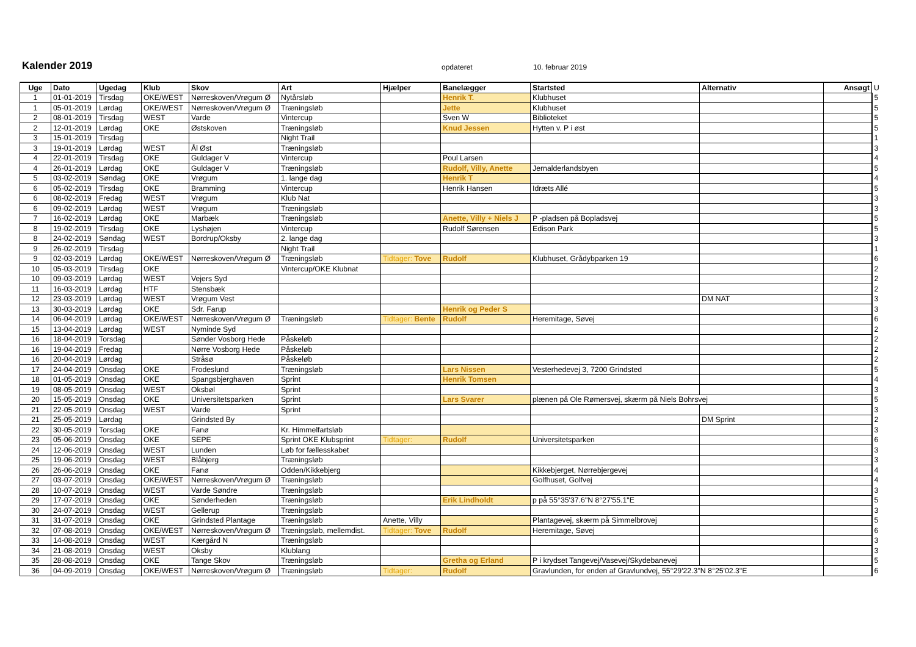Kalender 2019 opdateret 10. februar 2019
| Uge | Dato | Ugedag | Klub | Skov | Art | Hjælper | Banelægger | Startsted | Alternativ | Ansøgt | U |
| --- | --- | --- | --- | --- | --- | --- | --- | --- | --- | --- | --- |
| 1 | 01-01-2019 | Tirsdag | OKE/WEST | Nørreskoven/Vrøgum Ø | Nytårsløb | | Henrik T. | Klubhuset | | | 5 |
| 1 | 05-01-2019 | Lørdag | OKE/WEST | Nørreskoven/Vrøgum Ø | Træningsløb | | Jette | Klubhuset | | | 5 |
| 2 | 08-01-2019 | Tirsdag | WEST | Varde | Vintercup | | Sven W | Biblioteket | | | 5 |
| 2 | 12-01-2019 | Lørdag | OKE | Østskoven | Træningsløb | | Knud Jessen | Hytten v. P i øst | | | 5 |
| 3 | 15-01-2019 | Tirsdag | | | Night Trail | | | | | | 1 |
| 3 | 19-01-2019 | Lørdag | WEST | Ål Øst | Træningsløb | | | | | | 3 |
| 4 | 22-01-2019 | Tirsdag | OKE | Guldager V | Vintercup | | Poul Larsen | | | | 4 |
| 4 | 26-01-2019 | Lørdag | OKE | Guldager V | Træningsløb | | Rudolf, Villy, Anette | Jernalderlandsbyen | | | 5 |
| 5 | 03-02-2019 | Søndag | OKE | Vrøgum | 1. lange dag | | Henrik T | | | | 4 |
| 6 | 05-02-2019 | Tirsdag | OKE | Bramming | Vintercup | | Henrik Hansen | Idræts Allé | | | 5 |
| 6 | 08-02-2019 | Fredag | WEST | Vrøgum | Klub Nat | | | | | | 3 |
| 6 | 09-02-2019 | Lørdag | WEST | Vrøgum | Træningsløb | | | | | | 3 |
| 7 | 16-02-2019 | Lørdag | OKE | Marbæk | Træningsløb | | Anette, Villy + Niels J | P -pladsen på Bopladsvej | | | 5 |
| 8 | 19-02-2019 | Tirsdag | OKE | Lyshøjen | Vintercup | | Rudolf Sørensen | Edison Park | | | 5 |
| 8 | 24-02-2019 | Søndag | WEST | Bordrup/Oksby | 2. lange dag | | | | | | 3 |
| 9 | 26-02-2019 | Tirsdag | | | Night Trail | | | | | | 1 |
| 9 | 02-03-2019 | Lørdag | OKE/WEST | Nørreskoven/Vrøgum Ø | Træningsløb | Tidtager: Tove | Rudolf | Klubhuset, Grådybparken 19 | | | 6 |
| 10 | 05-03-2019 | Tirsdag | OKE | | Vintercup/OKE Klubnat | | | | | | 2 |
| 10 | 09-03-2019 | Lørdag | WEST | Vejers Syd | | | | | | | 2 |
| 11 | 16-03-2019 | Lørdag | HTF | Stensbæk | | | | | | | 2 |
| 12 | 23-03-2019 | Lørdag | WEST | Vrøgum Vest | | | | | DM NAT | | 3 |
| 13 | 30-03-2019 | Lørdag | OKE | Sdr. Farup | | | Henrik og Peder S | | | | 3 |
| 14 | 06-04-2019 | Lørdag | OKE/WEST | Nørreskoven/Vrøgum Ø | Træningsløb | Tidtager: Bente | Rudolf | Heremitage, Søvej | | | 6 |
| 15 | 13-04-2019 | Lørdag | WEST | Nyminde Syd | | | | | | | 2 |
| 16 | 18-04-2019 | Torsdag | | Sønder Vosborg Hede | Påskeløb | | | | | | 2 |
| 16 | 19-04-2019 | Fredag | | Nørre Vosborg Hede | Påskeløb | | | | | | 2 |
| 16 | 20-04-2019 | Lørdag | | Stråsø | Påskeløb | | | | | | 2 |
| 17 | 24-04-2019 | Onsdag | OKE | Frodeslund | Træningsløb | | Lars Nissen | Vesterhedevej 3, 7200 Grindsted | | | 5 |
| 18 | 01-05-2019 | Onsdag | OKE | Spangsbjerghaven | Sprint | | Henrik Tomsen | | | | 4 |
| 19 | 08-05-2019 | Onsdag | WEST | Oksbøl | Sprint | | | | | | 3 |
| 20 | 15-05-2019 | Onsdag | OKE | Universitetsparken | Sprint | | Lars Svarer | plænen på Ole Rømersvej, skærm på Niels Bohrsvej | | | 5 |
| 21 | 22-05-2019 | Onsdag | WEST | Varde | Sprint | | | | | | 3 |
| 21 | 25-05-2019 | Lørdag | | Grindsted By | | | | | DM Sprint | | 2 |
| 22 | 30-05-2019 | Torsdag | OKE | Fanø | Kr. Himmelfartsløb | | | | | | 3 |
| 23 | 05-06-2019 | Onsdag | OKE | SEPE | Sprint OKE Klubsprint | Tidtager: | Rudolf | Universitetsparken | | | 6 |
| 24 | 12-06-2019 | Onsdag | WEST | Lunden | Løb for fællesskabet | | | | | | 3 |
| 25 | 19-06-2019 | Onsdag | WEST | Blåbjerg | Træningsløb | | | | | | 3 |
| 26 | 26-06-2019 | Onsdag | OKE | Fanø | Odden/Kikkebjerg | | | Kikkebjerget, Nørrebjergevej | | | 4 |
| 27 | 03-07-2019 | Onsdag | OKE/WEST | Nørreskoven/Vrøgum Ø | Træningsløb | | | Golfhuset, Golfvej | | | 4 |
| 28 | 10-07-2019 | Onsdag | WEST | Varde Søndre | Træningsløb | | | | | | 3 |
| 29 | 17-07-2019 | Onsdag | OKE | Sønderheden | Træningsløb | | Erik Lindholdt | p på 55°35'37.6"N 8°27'55.1"E | | | 5 |
| 30 | 24-07-2019 | Onsdag | WEST | Gellerup | Træningsløb | | | | | | 3 |
| 31 | 31-07-2019 | Onsdag | OKE | Grindsted Plantage | Træningsløb | Anette, Villy | | Plantagevej, skærm på Simmelbrovej | | | 5 |
| 32 | 07-08-2019 | Onsdag | OKE/WEST | Nørreskoven/Vrøgum Ø | Træningsløb, mellemdist. | Tidtager: Tove | Rudolf | Heremitage, Søvej | | | 6 |
| 33 | 14-08-2019 | Onsdag | WEST | Kærgård N | Træningsløb | | | | | | 3 |
| 34 | 21-08-2019 | Onsdag | WEST | Oksby | Klublang | | | | | | 3 |
| 35 | 28-08-2019 | Onsdag | OKE | Tange Skov | Træningsløb | | Gretha og Erland | P i krydset Tangevej/Vasevej/Skydebanevej | | | 5 |
| 36 | 04-09-2019 | Onsdag | OKE/WEST | Nørreskoven/Vrøgum Ø | Træningsløb | Tidtager: | Rudolf | Gravlunden, for enden af Gravlundvej, 55°29'22.3"N 8°25'02.3"E | | | 6 |